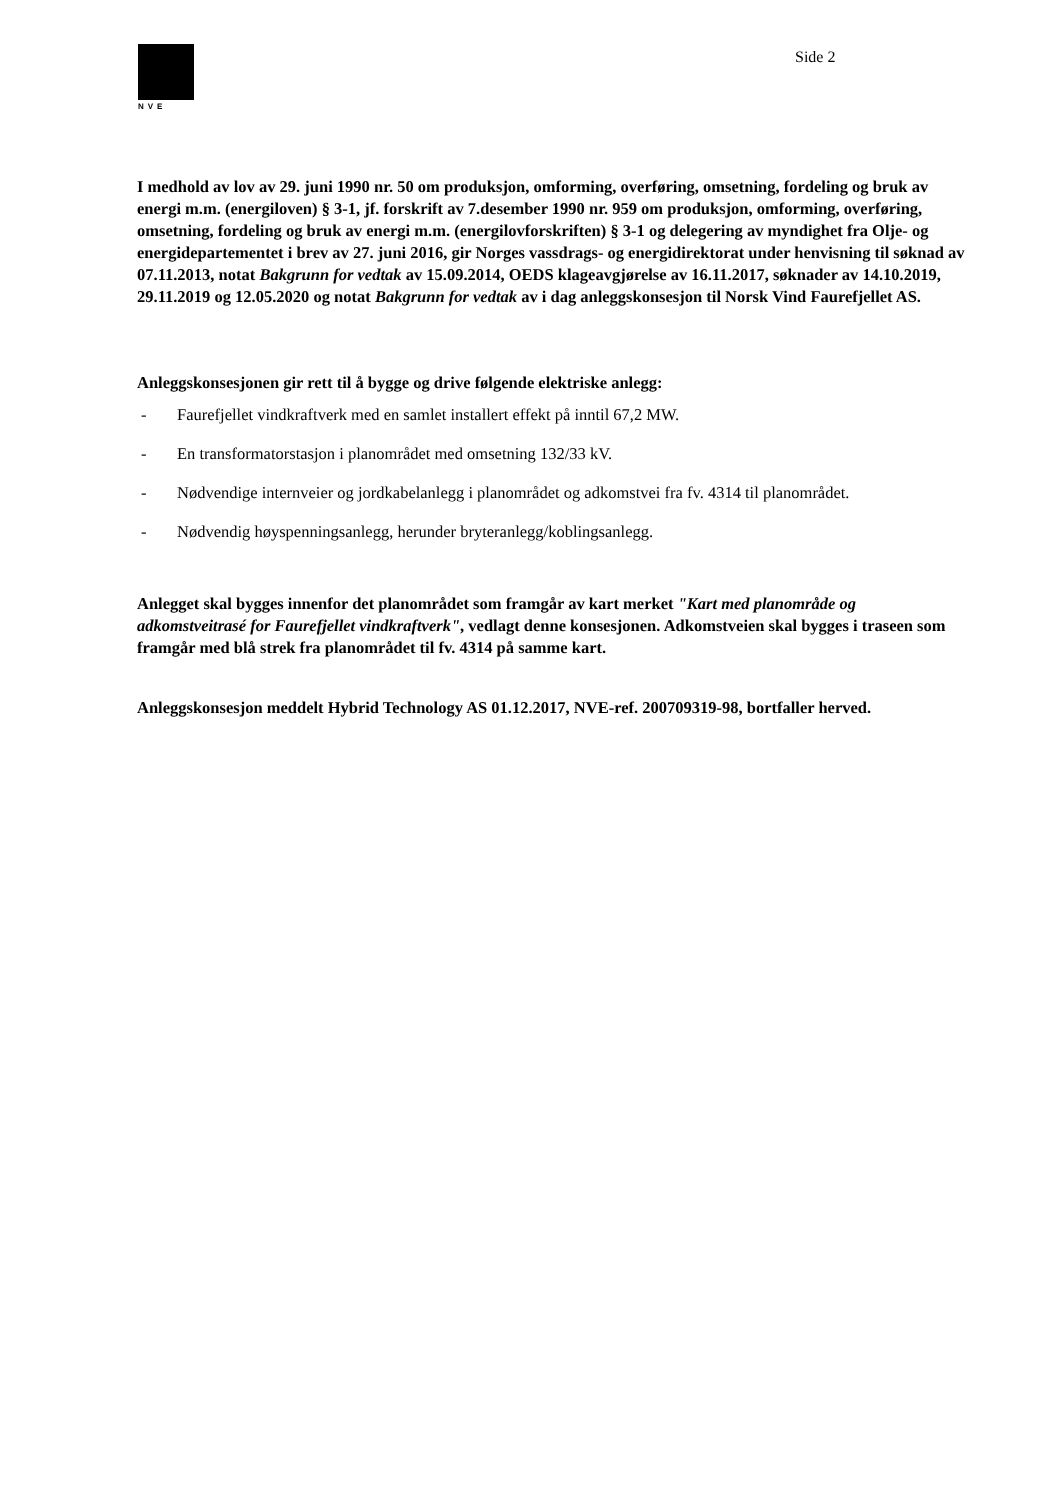NVE Side 2
I medhold av lov av 29. juni 1990 nr. 50 om produksjon, omforming, overføring, omsetning, fordeling og bruk av energi m.m. (energiloven) § 3-1, jf. forskrift av 7.desember 1990 nr. 959 om produksjon, omforming, overføring, omsetning, fordeling og bruk av energi m.m. (energilovforskriften) § 3-1 og delegering av myndighet fra Olje- og energidepartementet i brev av 27. juni 2016, gir Norges vassdrags- og energidirektorat under henvisning til søknad av 07.11.2013, notat Bakgrunn for vedtak av 15.09.2014, OEDS klageavgjørelse av 16.11.2017, søknader av 14.10.2019, 29.11.2019 og 12.05.2020 og notat Bakgrunn for vedtak av i dag anleggskonsesjon til Norsk Vind Faurefjellet AS.
Anleggskonsesjonen gir rett til å bygge og drive følgende elektriske anlegg:
- Faurefjellet vindkraftverk med en samlet installert effekt på inntil 67,2 MW.
- En transformatorstasjon i planområdet med omsetning 132/33 kV.
- Nødvendige internveier og jordkabelanlegg i planområdet og adkomstvei fra fv. 4314 til planområdet.
- Nødvendig høyspenningsanlegg, herunder bryteranlegg/koblingsanlegg.
Anlegget skal bygges innenfor det planområdet som framgår av kart merket "Kart med planområde og adkomstveitrasé for Faurefjellet vindkraftverk", vedlagt denne konsesjonen. Adkomstveien skal bygges i traseen som framgår med blå strek fra planområdet til fv. 4314 på samme kart.
Anleggskonsesjon meddelt Hybrid Technology AS 01.12.2017, NVE-ref. 200709319-98, bortfaller herved.